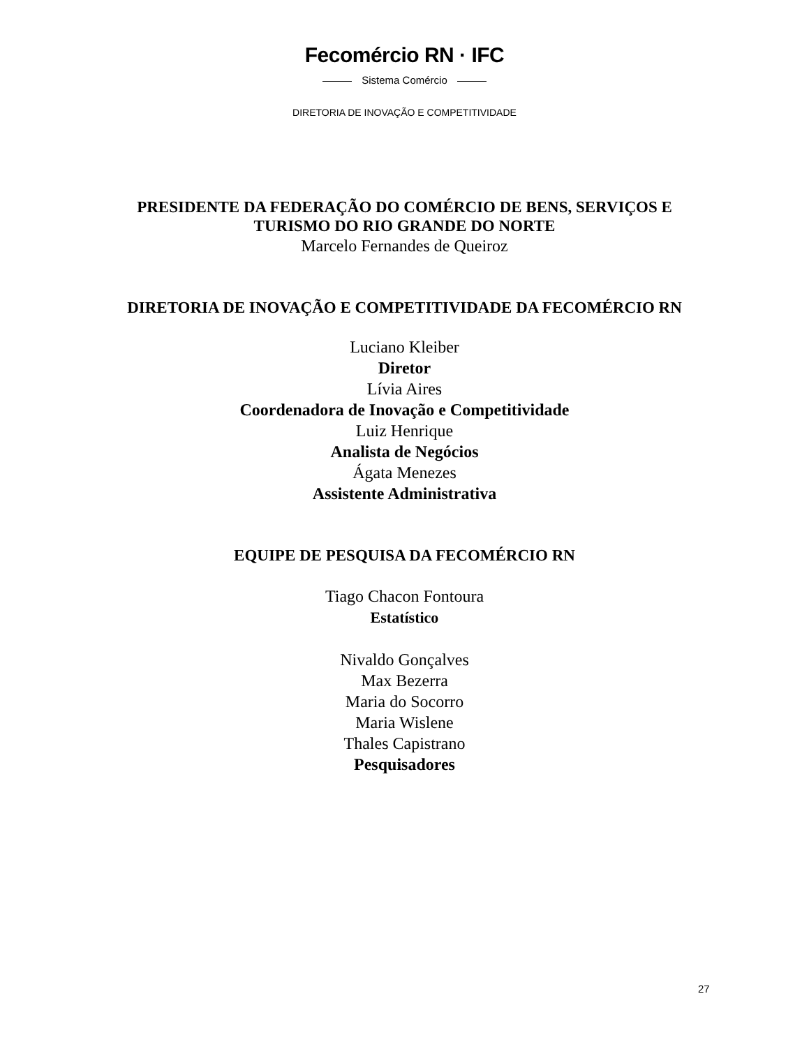Fecomércio RN · IFC
Sistema Comércio
DIRETORIA DE INOVAÇÃO E COMPETITIVIDADE
PRESIDENTE DA FEDERAÇÃO DO COMÉRCIO DE BENS, SERVIÇOS E
TURISMO DO RIO GRANDE DO NORTE
Marcelo Fernandes de Queiroz
DIRETORIA DE INOVAÇÃO E COMPETITIVIDADE DA FECOMÉRCIO RN
Luciano Kleiber
Diretor
Lívia Aires
Coordenadora de Inovação e Competitividade
Luiz Henrique
Analista de Negócios
Ágata Menezes
Assistente Administrativa
EQUIPE DE PESQUISA DA FECOMÉRCIO RN
Tiago Chacon Fontoura
Estatístico
Nivaldo Gonçalves
Max Bezerra
Maria do Socorro
Maria Wislene
Thales Capistrano
Pesquisadores
27